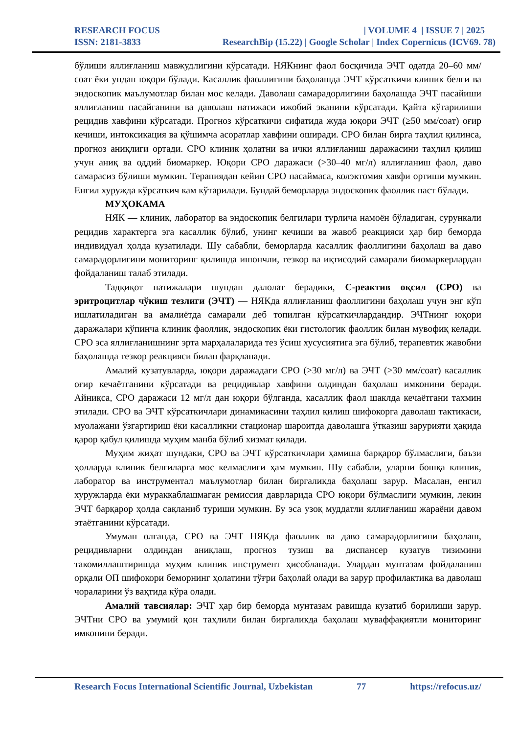RESEARCH FOCUS | VOLUME 4 | ISSUE 7 | 2025
ISSN: 2181-3833 ResearchBip (15.22) | Google Scholar | Index Copernicus (ICV69. 78)
бўлиши яллиғланиш мавжудлигини кўрсатади. НЯКнинг фаол босқичида ЭЧТ одатда 20–60 мм/соат ёки ундан юқори бўлади. Касаллик фаоллигини баҳолашда ЭЧТ кўрсаткичи клиник белги ва эндоскопик маълумотлар билан мос келади. Даволаш самарадорлигини баҳолашда ЭЧТ пасайиши яллиғланиш пасайганини ва даволаш натижаси ижобий эканини кўрсатади. Қайта кўтарилиши рецидив хавфини кўрсатади. Прогноз кўрсаткичи сифатида жуда юқори ЭЧТ (≥50 мм/соат) оғир кечиши, интоксикация ва қўшимча асоратлар хавфини оширади. СРО билан бирга таҳлил қилинса, прогноз аниқлиги ортади. СРО клиник ҳолатни ва ички яллиғланиш даражасини таҳлил қилиш учун аниқ ва оддий биомаркер. Юқори СРО даражаси (>30–40 мг/л) яллиғланиш фаол, даво самарасиз бўлиши мумкин. Терапиядан кейин СРО пасаймаса, колэктомия хавфи ортиши мумкин. Енгил хуружда кўрсаткич кам кўтарилади. Бундай беморларда эндоскопик фаоллик паст бўлади.
МУҲОКАМА
НЯК — клиник, лаборатор ва эндоскопик белгилари турлича намоён бўладиган, сурункали рецидив характерга эга касаллик бўлиб, унинг кечиши ва жавоб реакцияси ҳар бир беморда индивидуал ҳолда кузатилади. Шу сабабли, беморларда касаллик фаоллигини баҳолаш ва даво самарадорлигини мониторинг қилишда ишончли, тезкор ва иқтисодий самарали биомаркерлардан фойдаланиш талаб этилади.
Тадқиқот натижалари шундан далолат берадики, С-реактив оқсил (СРО) ва эритроцитлар чўкиш тезлиги (ЭЧТ) — НЯКда яллиғланиш фаоллигини баҳолаш учун энг кўп ишлатиладиган ва амалиётда самарали деб топилган кўрсаткичлардандир. ЭЧТнинг юқори даражалари кўпинча клиник фаоллик, эндоскопик ёки гистологик фаоллик билан мувофиқ келади. СРО эса яллиғланишнинг эрта марҳалаларида тез ўсиш хусусиятига эга бўлиб, терапевтик жавобни баҳолашда тезкор реакцияси билан фарқланади.
Амалий кузатувларда, юқори даражадаги СРО (>30 мг/л) ва ЭЧТ (>30 мм/соат) касаллик оғир кечаётганини кўрсатади ва рецидивлар хавфини олдиндан баҳолаш имконини беради. Айниқса, СРО даражаси 12 мг/л дан юқори бўлганда, касаллик фаол шаклда кечаётгани тахмин этилади. СРО ва ЭЧТ кўрсаткичлари динамикасини таҳлил қилиш шифокорга даволаш тактикаси, муолажани ўзгартириш ёки касалликни стационар шароитда даволашга ўтказиш зарурияти ҳақида қарор қабул қилишда муҳим манба бўлиб хизмат қилади.
Муҳим жиҳат шундаки, СРО ва ЭЧТ кўрсаткичлари ҳамиша барқарор бўлмаслиги, баъзи ҳолларда клиник белгиларга мос келмаслиги ҳам мумкин. Шу сабабли, уларни бошқа клиник, лаборатор ва инструментал маълумотлар билан биргаликда баҳолаш зарур. Масалан, енгил хуружларда ёки мураккаблашмаган ремиссия даврларида СРО юқори бўлмаслиги мумкин, лекин ЭЧТ барқарор ҳолда сақланиб туриши мумкин. Бу эса узоқ муддатли яллиғланиш жараёни давом этаётганини кўрсатади.
Умуман олганда, СРО ва ЭЧТ НЯКда фаоллик ва даво самарадорлигини баҳолаш, рецидивларни олдиндан аниқлаш, прогноз тузиш ва диспансер кузатув тизимини такомиллаштиришда муҳим клиник инструмент ҳисобланади. Улардан мунтазам фойдаланиш орқали ОП шифокори беморнинг ҳолатини тўғри баҳолай олади ва зарур профилактика ва даволаш чораларини ўз вақтида кўра олади.
Амалий тавсиялар: ЭЧТ ҳар бир беморда мунтазам равишда кузатиб борилиши зарур. ЭЧТни СРО ва умумий қон таҳлили билан биргаликда баҳолаш муваффақиятли мониторинг имконини беради.
Research Focus International Scientific Journal, Uzbekistan 77 https://refocus.uz/